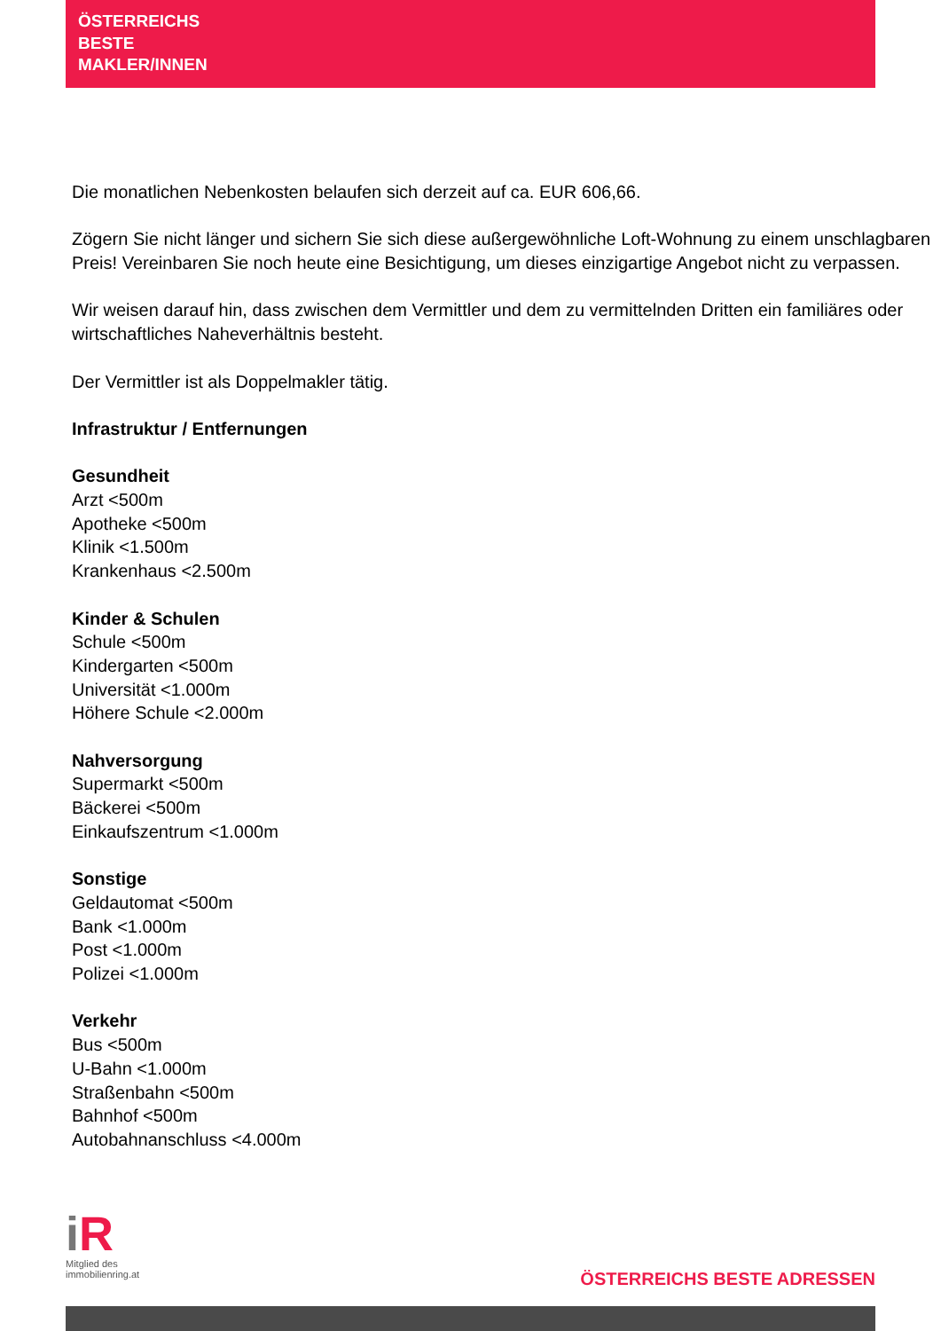ÖSTERREICHS
BESTE
MAKLER/INNEN
Die monatlichen Nebenkosten belaufen sich derzeit auf ca. EUR 606,66.
Zögern Sie nicht länger und sichern Sie sich diese außergewöhnliche Loft-Wohnung zu einem unschlagbaren Preis! Vereinbaren Sie noch heute eine Besichtigung, um dieses einzigartige Angebot nicht zu verpassen.
Wir weisen darauf hin, dass zwischen dem Vermittler und dem zu vermittelnden Dritten ein familiäres oder wirtschaftliches Naheverhältnis besteht.
Der Vermittler ist als Doppelmakler tätig.
Infrastruktur / Entfernungen
Gesundheit
Arzt <500m
Apotheke <500m
Klinik <1.500m
Krankenhaus <2.500m
Kinder & Schulen
Schule <500m
Kindergarten <500m
Universität <1.000m
Höhere Schule <2.000m
Nahversorgung
Supermarkt <500m
Bäckerei <500m
Einkaufszentrum <1.000m
Sonstige
Geldautomat <500m
Bank <1.000m
Post <1.000m
Polizei <1.000m
Verkehr
Bus <500m
U-Bahn <1.000m
Straßenbahn <500m
Bahnhof <500m
Autobahnanschluss <4.000m
i R
Mitglied des
immobilienring.at
ÖSTERREICHS BESTE ADRESSEN